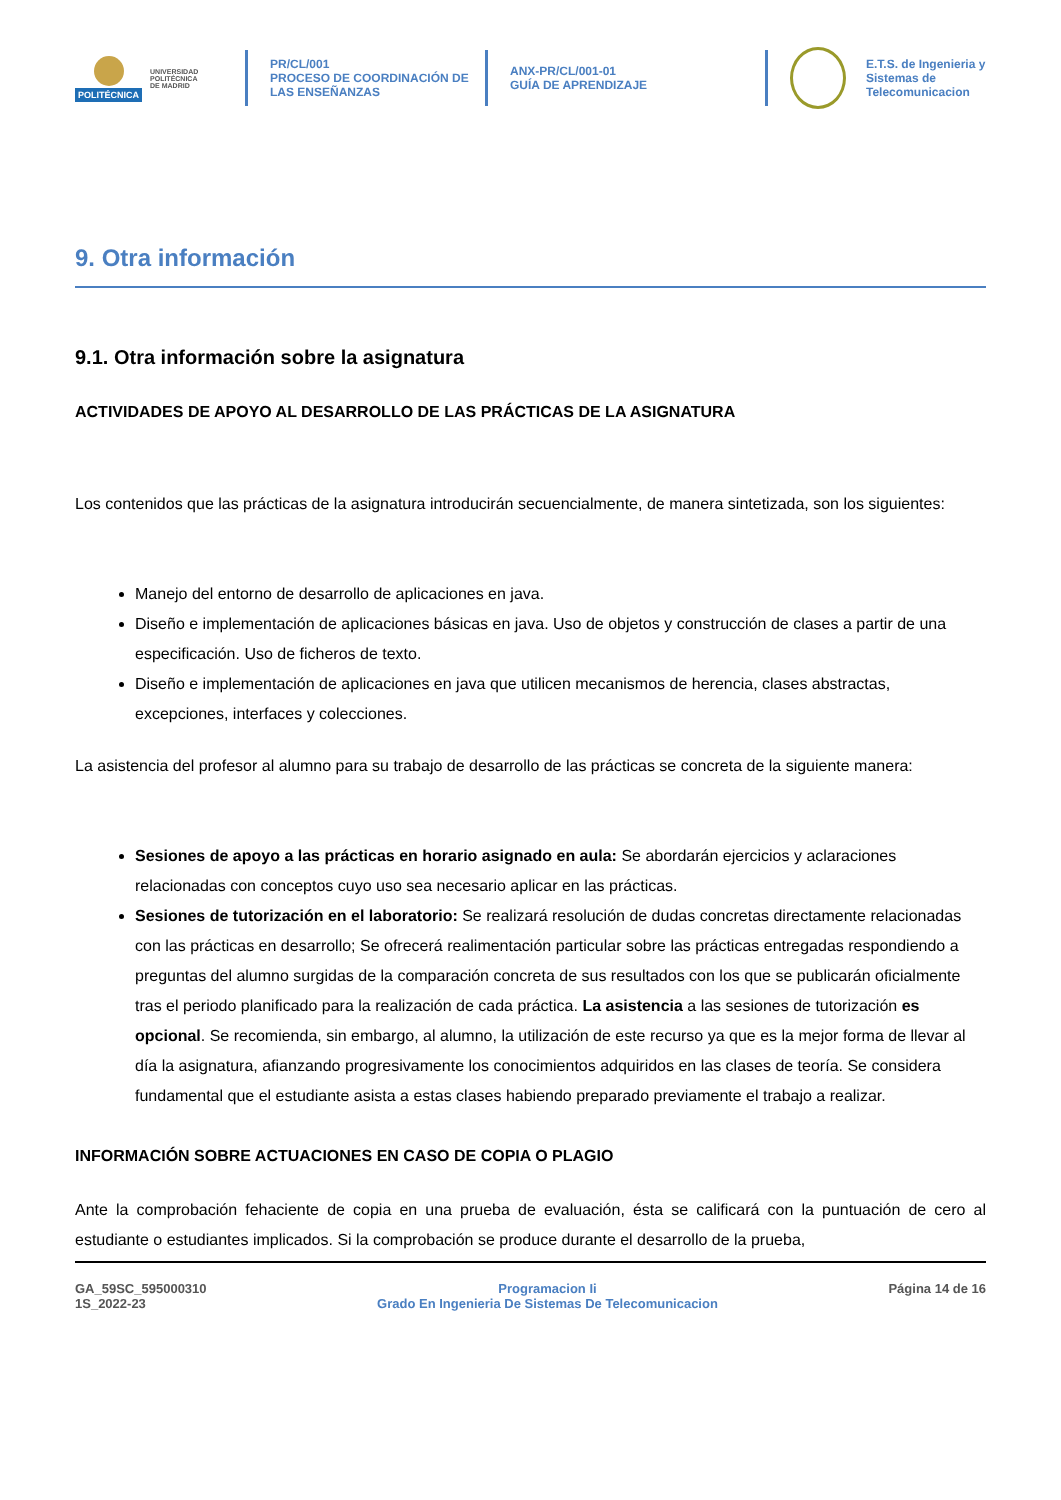POLITÉCNICA
UNIVERSIDAD
POLITÉCNICA
DE MADRID
PR/CL/001
PROCESO DE COORDINACIÓN DE
LAS ENSEÑANZAS
ANX-PR/CL/001-01
GUÍA DE APRENDIZAJE
E.T.S. de Ingenieria y
Sistemas de
Telecomunicacion
9. Otra información
9.1. Otra información sobre la asignatura
ACTIVIDADES DE APOYO AL DESARROLLO DE LAS PRÁCTICAS DE LA ASIGNATURA
Los contenidos que las prácticas de la asignatura introducirán secuencialmente, de manera sintetizada, son los siguientes:
Manejo del entorno de desarrollo de aplicaciones en java.
Diseño e implementación de aplicaciones básicas en java. Uso de objetos y construcción de clases a partir de una especificación. Uso de ficheros de texto.
Diseño e implementación de aplicaciones en java que utilicen mecanismos de herencia, clases abstractas, excepciones, interfaces y colecciones.
La asistencia del profesor al alumno para su trabajo de desarrollo de las prácticas se concreta de la siguiente manera:
Sesiones de apoyo a las prácticas en horario asignado en aula: Se abordarán ejercicios y aclaraciones relacionadas con conceptos cuyo uso sea necesario aplicar en las prácticas.
Sesiones de tutorización en el laboratorio: Se realizará resolución de dudas concretas directamente relacionadas con las prácticas en desarrollo; Se ofrecerá realimentación particular sobre las prácticas entregadas respondiendo a preguntas del alumno surgidas de la comparación concreta de sus resultados con los que se publicarán oficialmente tras el periodo planificado para la realización de cada práctica. La asistencia a las sesiones de tutorización es opcional. Se recomienda, sin embargo, al alumno, la utilización de este recurso ya que es la mejor forma de llevar al día la asignatura, afianzando progresivamente los conocimientos adquiridos en las clases de teoría. Se considera fundamental que el estudiante asista a estas clases habiendo preparado previamente el trabajo a realizar.
INFORMACIÓN SOBRE ACTUACIONES EN CASO DE COPIA O PLAGIO
Ante la comprobación fehaciente de copia en una prueba de evaluación, ésta se calificará con la puntuación de cero al estudiante o estudiantes implicados. Si la comprobación se produce durante el desarrollo de la prueba,
GA_59SC_595000310
1S_2022-23
Programacion Ii
Grado En Ingenieria De Sistemas De Telecomunicacion
Página 14 de 16